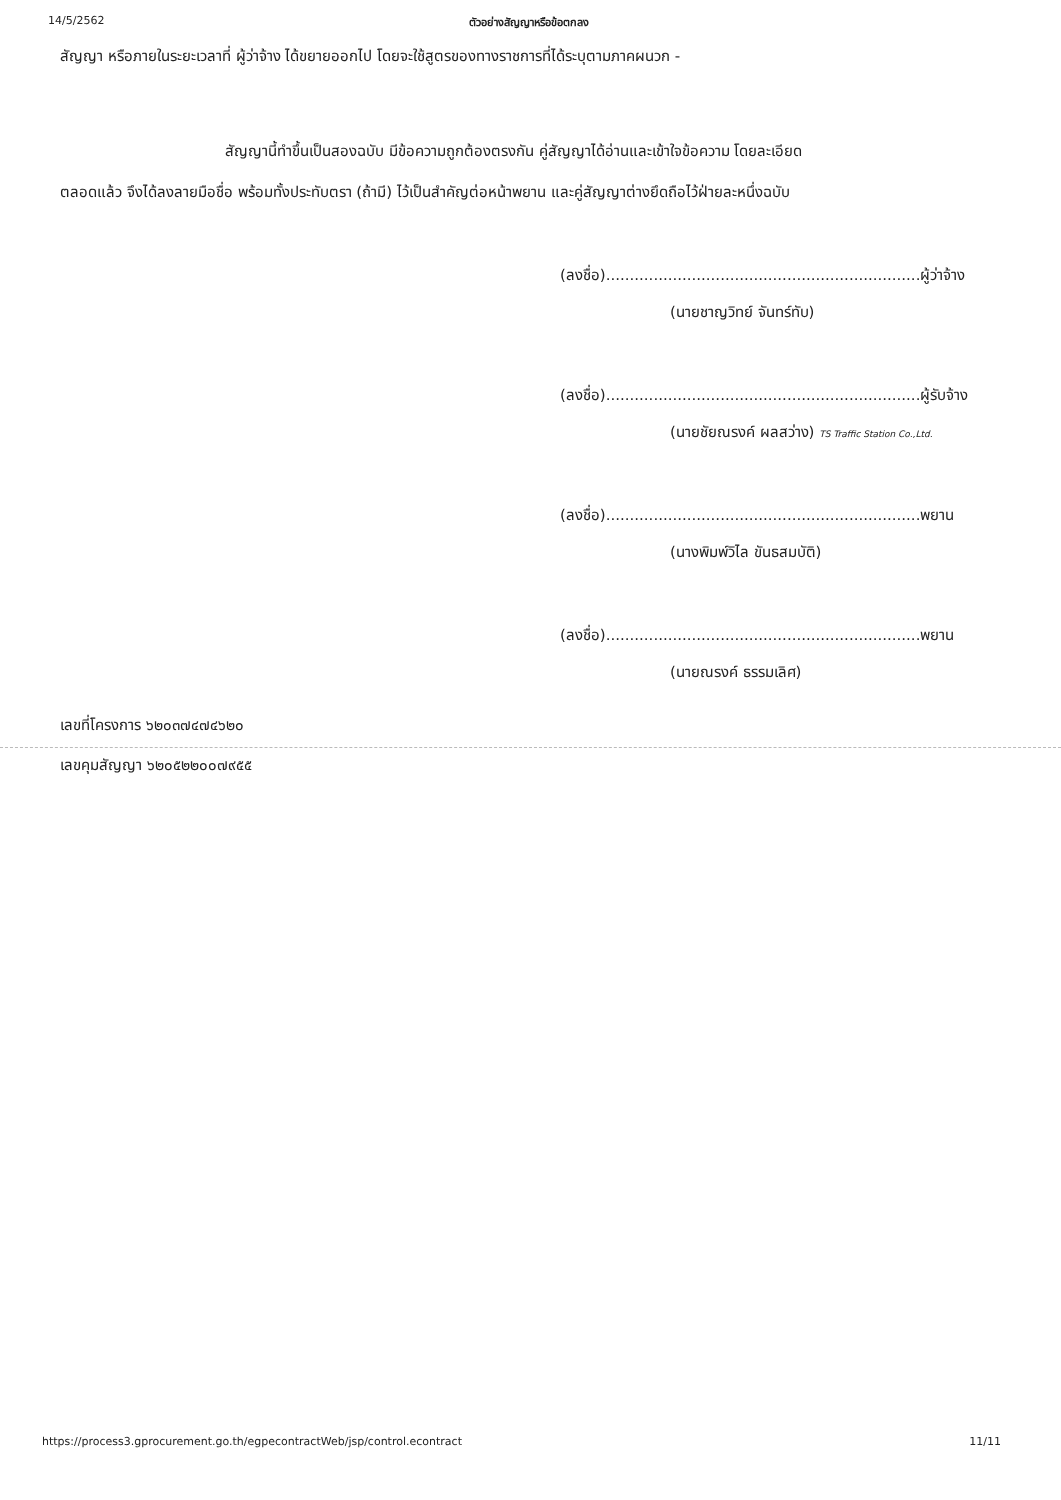14/5/2562 ตัวอย่างสัญญาหรือข้อตกลง
สัญญา หรือภายในระยะเวลาที่ ผู้ว่าจ้าง ได้ขยายออกไป โดยจะใช้สูตรของทางราชการที่ได้ระบุตามภาคผนวก -
สัญญานี้ทำขึ้นเป็นสองฉบับ มีข้อความถูกต้องตรงกัน คู่สัญญาได้อ่านและเข้าใจข้อความ โดยละเอียด
ตลอดแล้ว จึงได้ลงลายมือชื่อ พร้อมทั้งประทับตรา (ถ้ามี) ไว้เป็นสำคัญต่อหน้าพยาน และคู่สัญญาต่างยึดถือไว้ฝ่ายละหนึ่งฉบับ
(ลงชื่อ)..................................................................ผู้ว่าจ้าง
(นายชาญวิทย์ จันทร์ทับ)
(ลงชื่อ)..................................................................ผู้รับจ้าง
(นายชัยณรงค์ ผลสว่าง) TS Traffic Station Co.,Ltd.
(ลงชื่อ)..................................................................พยาน
(นางพิมพ์วิไล ขันธสมบัติ)
(ลงชื่อ)..................................................................พยาน
(นายณรงค์ ธรรมเลิศ)
เลขที่โครงการ ๖๒๐๓๗๔๗๔๖๒๐
เลขคุมสัญญา ๖๒๐๕๒๒๐๐๗๙๕๕
https://process3.gprocurement.go.th/egpecontractWeb/jsp/control.econtract 11/11